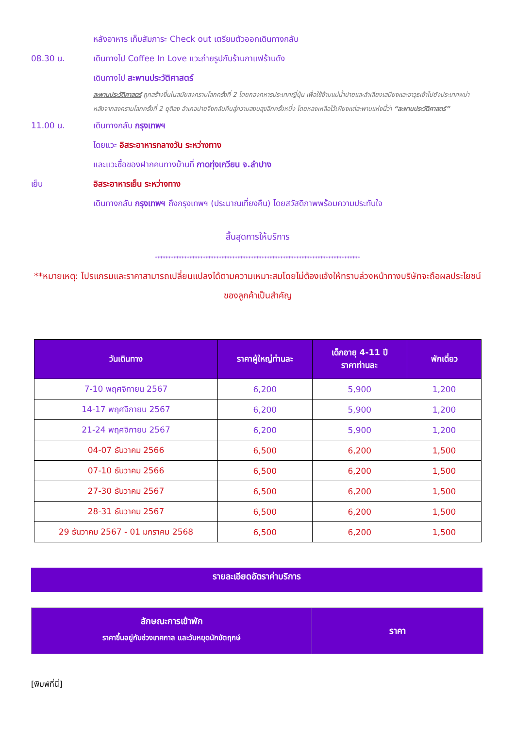หลังอาหาร เก็บสัมภาระ Check out เตรียมตัวออกเดินทางกลับ
08.30 น. เดินทางไป Coffee In Love แวะถ่ายรูปกับร้านกาแฟร้านดัง
เดินทางไป สะพานประวัติศาสตร์
สะพานประวัติศาสตร์ ถูกสร้างขึ้นในสมัยสงครามโลกครั้งที่ 2 โดยกองทหารประเทศญี่ปุ่น เพื่อใช้ข้ามแม่น้ำปายและลำเลียงเสบียงและอาวุธเข้าไปยังประเทศพม่า หลังจากสงครามโลกครั้งที่ 2 ยุติลง อำเภอปายจึงกลับคืนสู่ความสงบสุขอีกครั้งหนึ่ง โดยหลงเหลือไว้เพียงแต่สะพานแห่งนี้ว่า “สะพานประวัติศาสตร์”
11.00 น. เดินทางกลับ กรุงเทพฯ
โดยแวะ อิสระอาหารกลางวัน ระหว่างทาง
และแวะซื้อของฝากคนทางบ้านที่ กาดทุ่งเกวียน จ.ลำปาง
เย็น อิสระอาหารเย็น ระหว่างทาง
เดินทางกลับ กรุงเทพฯ ถึงกรุงเทพฯ (ประมาณเที่ยงคืน) โดยสวัสดิภาพพร้อมความประทับใจ
สิ้นสุดการให้บริการ
*****************************************************************************
**หมายเหตุ: โปรแกรมและราคาสามารถเปลี่ยนแปลงได้ตามความเหมาะสมโดยไม่ต้องแจ้งให้ทราบล่วงหน้าทางบริษัทจะถือผลประโยชน์ของลูกค้าเป็นสำคัญ
| วันเดินทาง | ราคาผู้ใหญ่ท่านละ | เด็กอายุ 4-11 ปี ราคาท่านละ | พักเดี่ยว |
| --- | --- | --- | --- |
| 7-10 พฤศจิกายน 2567 | 6,200 | 5,900 | 1,200 |
| 14-17 พฤศจิกายน 2567 | 6,200 | 5,900 | 1,200 |
| 21-24 พฤศจิกายน 2567 | 6,200 | 5,900 | 1,200 |
| 04-07 ธันวาคม 2566 | 6,500 | 6,200 | 1,500 |
| 07-10 ธันวาคม 2566 | 6,500 | 6,200 | 1,500 |
| 27-30 ธันวาคม 2567 | 6,500 | 6,200 | 1,500 |
| 28-31 ธันวาคม 2567 | 6,500 | 6,200 | 1,500 |
| 29 ธันวาคม 2567 - 01 มกราคม 2568 | 6,500 | 6,200 | 1,500 |
รายละเอียดอัตราค่าบริการ
| ลักษณะการเข้าพัก ราคาขึ้นอยู่กับช่วงเทศกาล และวันหยุดนักขัตฤกษ์ | ราคา |
[พิมพ์ที่นี่]